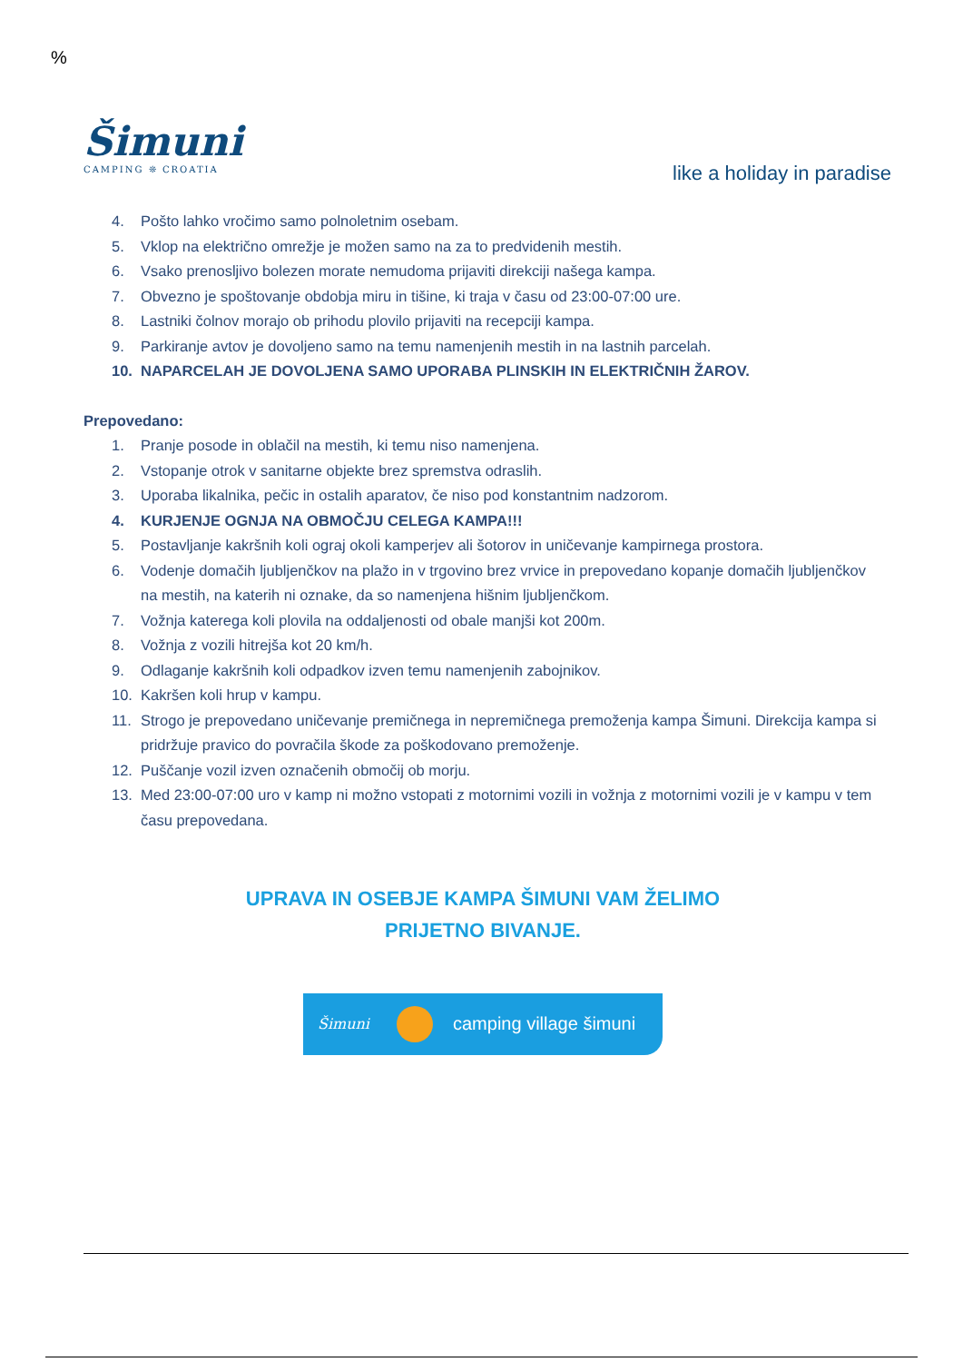%
Šimuni
CAMPING ❊ CROATIA
like a holiday in paradise
4. Pošto lahko vročimo samo polnoletnim osebam.
5. Vklop na električno omrežje je možen samo na za to predvidenih mestih.
6. Vsako prenosljivo bolezen morate nemudoma prijaviti direkciji našega kampa.
7. Obvezno je spoštovanje obdobja miru in tišine, ki traja v času od 23:00-07:00 ure.
8. Lastniki čolnov morajo ob prihodu plovilo prijaviti na recepciji kampa.
9. Parkiranje avtov je dovoljeno samo na temu namenjenih mestih in na lastnih parcelah.
10. NAPARCELAH JE DOVOLJENA SAMO UPORABA PLINSKIH IN ELEKTRIČNIH ŽAROV.
Prepovedano:
1. Pranje posode in oblačil na mestih, ki temu niso namenjena.
2. Vstopanje otrok v sanitarne objekte brez spremstva odraslih.
3. Uporaba likalnika, pečic in ostalih aparatov, če niso pod konstantnim nadzorom.
4. KURJENJE OGNJA NA OBMOČJU CELEGA KAMPA!!!
5. Postavljanje kakršnih koli ograj okoli kamperjev ali šotorov in uničevanje kampirnega prostora.
6. Vodenje domačih ljubljenčkov na plažo in v trgovino brez vrvice in prepovedano kopanje domačih ljubljenčkov na mestih, na katerih ni oznake, da so namenjena hišnim ljubljenčkom.
7. Vožnja katerega koli plovila na oddaljenosti od obale manjši kot 200m.
8. Vožnja z vozili hitrejša kot 20 km/h.
9. Odlaganje kakršnih koli odpadkov izven temu namenjenih zabojnikov.
10. Kakršen koli hrup v kampu.
11. Strogo je prepovedano uničevanje premičnega in nepremičnega premoženja kampa Šimuni. Direkcija kampa si pridržuje pravico do povračila škode za poškodovano premoženje.
12. Puščanje vozil izven označenih območij ob morju.
13. Med 23:00-07:00 uro v kamp ni možno vstopati z motornimi vozili in vožnja z motornimi vozili je v kampu v tem času prepovedana.
UPRAVA IN OSEBJE KAMPA ŠIMUNI VAM ŽELIMO
PRIJETNO BIVANJE.
Šimuni camping village šimuni